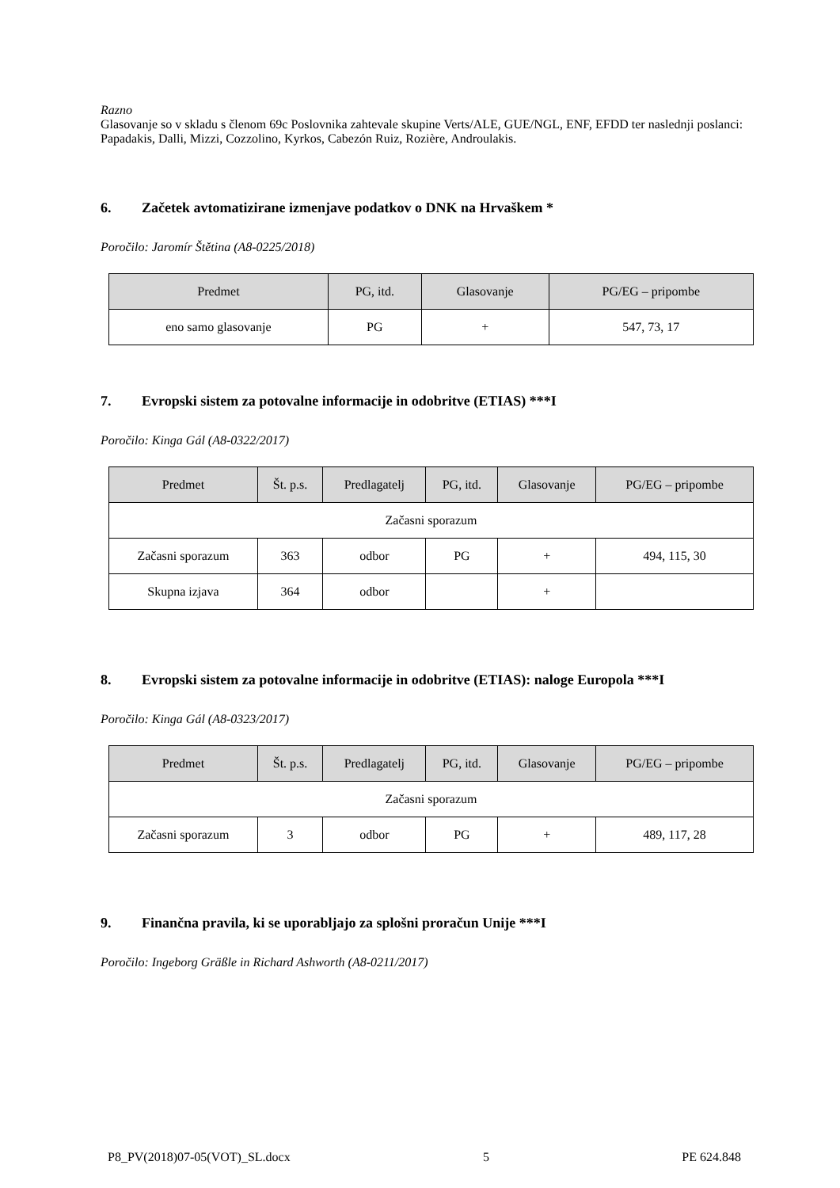Razno
Glasovanje so v skladu s členom 69c Poslovnika zahtevale skupine Verts/ALE, GUE/NGL, ENF, EFDD ter naslednji poslanci:
Papadakis, Dalli, Mizzi, Cozzolino, Kyrkos, Cabezón Ruiz, Rozière, Androulakis.
6. Začetek avtomatizirane izmenjave podatkov o DNK na Hrvaškem *
Poročilo: Jaromír Štětina (A8-0225/2018)
| Predmet | PG, itd. | Glasovanje | PG/EG – pripombe |
| --- | --- | --- | --- |
| eno samo glasovanje | PG | + | 547, 73, 17 |
7. Evropski sistem za potovalne informacije in odobritve (ETIAS) ***I
Poročilo: Kinga Gál (A8-0322/2017)
| Predmet | Št. p.s. | Predlagatelj | PG, itd. | Glasovanje | PG/EG – pripombe |
| --- | --- | --- | --- | --- | --- |
| Začasni sporazum | | | | | |
| Začasni sporazum | 363 | odbor | PG | + | 494, 115, 30 |
| Skupna izjava | 364 | odbor | | + | |
8. Evropski sistem za potovalne informacije in odobritve (ETIAS): naloge Europola ***I
Poročilo: Kinga Gál (A8-0323/2017)
| Predmet | Št. p.s. | Predlagatelj | PG, itd. | Glasovanje | PG/EG – pripombe |
| --- | --- | --- | --- | --- | --- |
| Začasni sporazum | | | | | |
| Začasni sporazum | 3 | odbor | PG | + | 489, 117, 28 |
9. Finančna pravila, ki se uporabljajo za splošni proračun Unije ***I
Poročilo: Ingeborg Gräßle in Richard Ashworth (A8-0211/2017)
P8_PV(2018)07-05(VOT)_SL.docx 5 PE 624.848